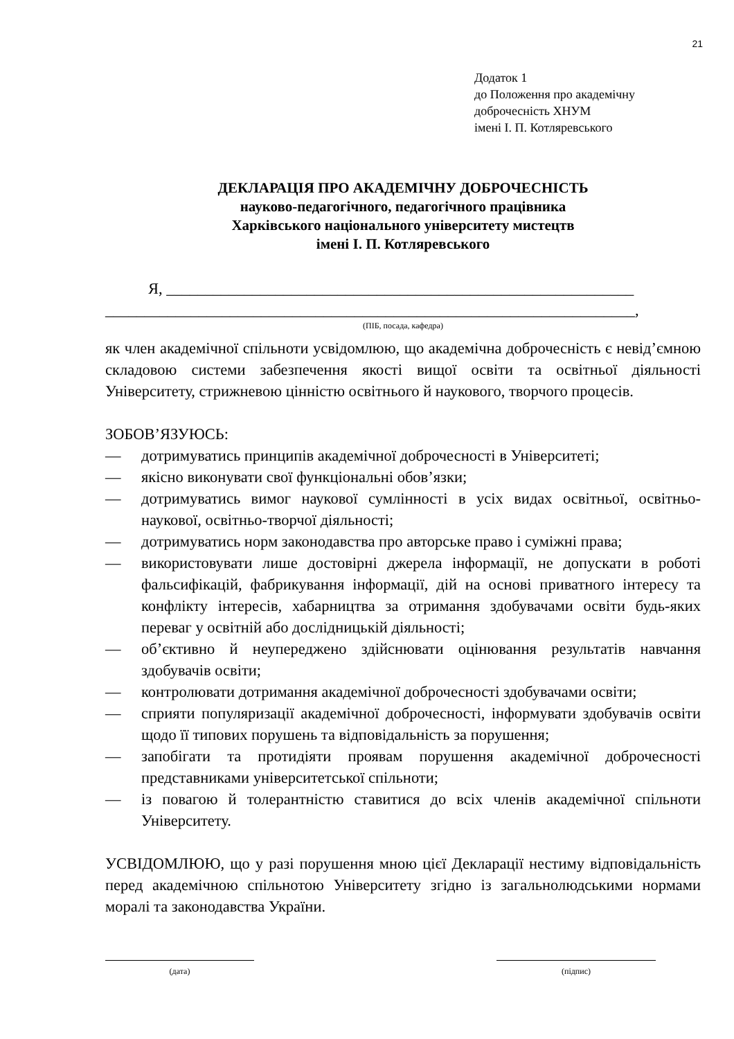21
Додаток 1
до Положення про академічну
доброчесність ХНУМ
імені І. П. Котляревського
ДЕКЛАРАЦІЯ ПРО АКАДЕМІЧНУ ДОБРОЧЕСНІСТЬ
науково-педагогічного, педагогічного працівника
Харківського національного університету мистецтв
імені І. П. Котляревського
Я, ____________________________________________________________
____________________________________________________________________,
(ПІБ, посада, кафедра)
як член академічної спільноти усвідомлюю, що академічна доброчесність є невід’ємною складовою системи забезпечення якості вищої освіти та освітньої діяльності Університету, стрижневою цінністю освітнього й наукового, творчого процесів.
ЗОБОВ’ЯЗУЮСЬ:
— дотримуватись принципів академічної доброчесності в Університеті;
— якісно виконувати свої функціональні обов’язки;
— дотримуватись вимог наукової сумлінності в усіх видах освітньої, освітньо-наукової, освітньо-творчої діяльності;
— дотримуватись норм законодавства про авторське право і суміжні права;
— використовувати лише достовірні джерела інформації, не допускати в роботі фальсифікацій, фабрикування інформації, дій на основі приватного інтересу та конфлікту інтересів, хабарництва за отримання здобувачами освіти будь-яких переваг у освітній або дослідницькій діяльності;
— об’єктивно й неупереджено здійснювати оцінювання результатів навчання здобувачів освіти;
— контролювати дотримання академічної доброчесності здобувачами освіти;
— сприяти популяризації академічної доброчесності, інформувати здобувачів освіти щодо її типових порушень та відповідальність за порушення;
— запобігати та протидіяти проявам порушення академічної доброчесності представниками університетської спільноти;
— із повагою й толерантністю ставитися до всіх членів академічної спільноти Університету.
УСВІДОМЛЮЮ, що у разі порушення мною цієї Декларації нестиму відповідальність перед академічною спільнотою Університету згідно із загальнолюдськими нормами моралі та законодавства України.
(дата) (підпис)